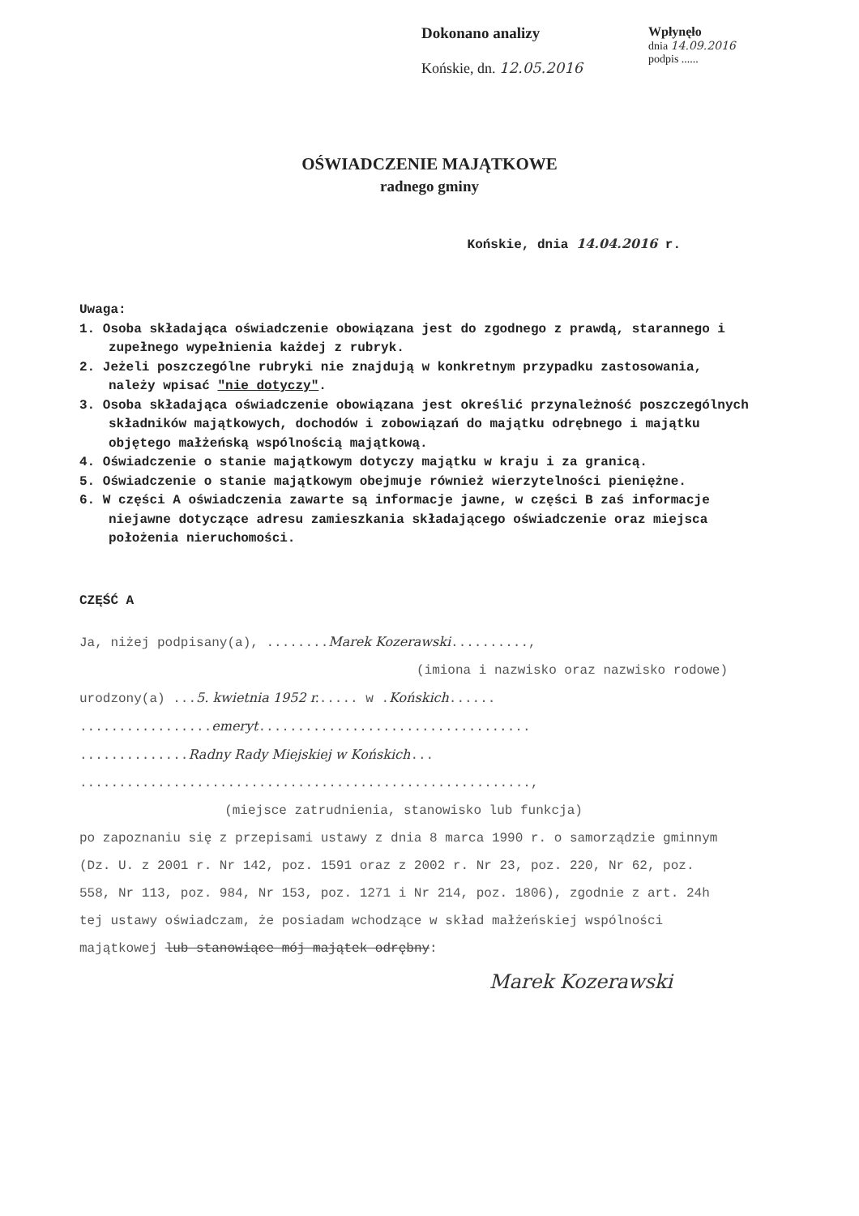Dokonano analizy
Końskie, dn. 12.05.2016
Wpłynęło
dnia 14.09.2016
podpis ......
OŚWIADCZENIE MAJĄTKOWE
radnego gminy
Końskie, dnia 14.04.2016 r.
Uwaga:
1. Osoba składająca oświadczenie obowiązana jest do zgodnego z prawdą, starannego i zupełnego wypełnienia każdej z rubryk.
2. Jeżeli poszczególne rubryki nie znajdują w konkretnym przypadku zastosowania, należy wpisać "nie dotyczy".
3. Osoba składająca oświadczenie obowiązana jest określić przynależność poszczególnych składników majątkowych, dochodów i zobowiązań do majątku odrębnego i majątku objętego małżeńską wspólnością majątkową.
4. Oświadczenie o stanie majątkowym dotyczy majątku w kraju i za granicą.
5. Oświadczenie o stanie majątkowym obejmuje również wierzytelności pieniężne.
6. W części A oświadczenia zawarte są informacje jawne, w części B zaś informacje niejawne dotyczące adresu zamieszkania składającego oświadczenie oraz miejsca położenia nieruchomości.
CZĘŚĆ A
Ja, niżej podpisany(a), ........Marek Kozerawski..........,
(imiona i nazwisko oraz nazwisko rodowe)
urodzony(a) ...5. kwietnia 1952 r...... w .Końskich......
.................emeryt...................................
..............Radny Rady Miejskiej w Końskich...
..........................................................,
(miejsce zatrudnienia, stanowisko lub funkcja)
po zapoznaniu się z przepisami ustawy z dnia 8 marca 1990 r. o samorządzie gminnym (Dz. U. z 2001 r. Nr 142, poz. 1591 oraz z 2002 r. Nr 23, poz. 220, Nr 62, poz. 558, Nr 113, poz. 984, Nr 153, poz. 1271 i Nr 214, poz. 1806), zgodnie z art. 24h tej ustawy oświadczam, że posiadam wchodzące w skład małżeńskiej wspólności majątkowej lub stanowiące mój majątek odrębny:
Marek Kozerawski